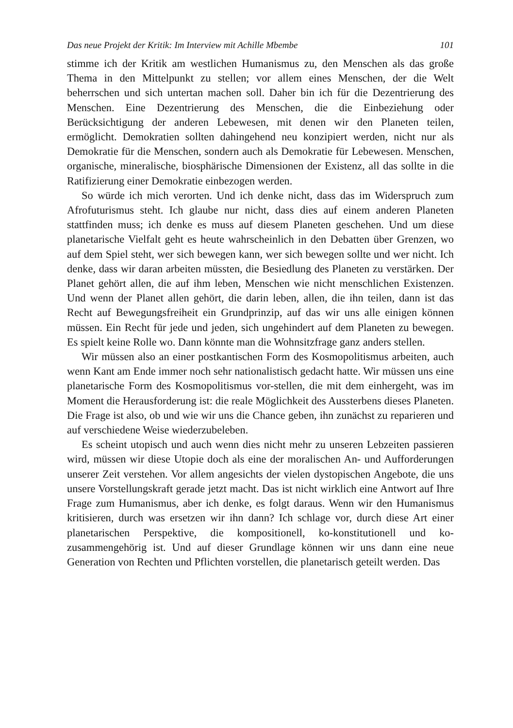Das neue Projekt der Kritik: Im Interview mit Achille Mbembe 101
stimme ich der Kritik am westlichen Humanismus zu, den Menschen als das große Thema in den Mittelpunkt zu stellen; vor allem eines Menschen, der die Welt beherrschen und sich untertan machen soll. Daher bin ich für die Dezentrierung des Menschen. Eine Dezentrierung des Menschen, die die Einbeziehung oder Berücksichtigung der anderen Lebewesen, mit denen wir den Planeten teilen, ermöglicht. Demokratien sollten dahingehend neu konzipiert werden, nicht nur als Demokratie für die Menschen, sondern auch als Demokratie für Lebewesen. Menschen, organische, mineralische, biosphärische Dimensionen der Existenz, all das sollte in die Ratifizierung einer Demokratie einbezogen werden.
So würde ich mich verorten. Und ich denke nicht, dass das im Widerspruch zum Afrofuturismus steht. Ich glaube nur nicht, dass dies auf einem anderen Planeten stattfinden muss; ich denke es muss auf diesem Planeten geschehen. Und um diese planetarische Vielfalt geht es heute wahrscheinlich in den Debatten über Grenzen, wo auf dem Spiel steht, wer sich bewegen kann, wer sich bewegen sollte und wer nicht. Ich denke, dass wir daran arbeiten müssten, die Besiedlung des Planeten zu verstärken. Der Planet gehört allen, die auf ihm leben, Menschen wie nicht menschlichen Existenzen. Und wenn der Planet allen gehört, die darin leben, allen, die ihn teilen, dann ist das Recht auf Bewegungsfreiheit ein Grundprinzip, auf das wir uns alle einigen können müssen. Ein Recht für jede und jeden, sich ungehindert auf dem Planeten zu bewegen. Es spielt keine Rolle wo. Dann könnte man die Wohnsitzfrage ganz anders stellen.
Wir müssen also an einer postkantischen Form des Kosmopolitismus arbeiten, auch wenn Kant am Ende immer noch sehr nationalistisch gedacht hatte. Wir müssen uns eine planetarische Form des Kosmopolitismus vor-stellen, die mit dem einhergeht, was im Moment die Herausforderung ist: die reale Möglichkeit des Aussterbens dieses Planeten. Die Frage ist also, ob und wie wir uns die Chance geben, ihn zunächst zu reparieren und auf verschiedene Weise wiederzubeleben.
Es scheint utopisch und auch wenn dies nicht mehr zu unseren Lebzeiten passieren wird, müssen wir diese Utopie doch als eine der moralischen An- und Aufforderungen unserer Zeit verstehen. Vor allem angesichts der vielen dystopischen Angebote, die uns unsere Vorstellungskraft gerade jetzt macht. Das ist nicht wirklich eine Antwort auf Ihre Frage zum Humanismus, aber ich denke, es folgt daraus. Wenn wir den Humanismus kritisieren, durch was ersetzen wir ihn dann? Ich schlage vor, durch diese Art einer planetarischen Perspektive, die kompositionell, ko-konstitutionell und ko-zusammengehörig ist. Und auf dieser Grundlage können wir uns dann eine neue Generation von Rechten und Pflichten vorstellen, die planetarisch geteilt werden. Das